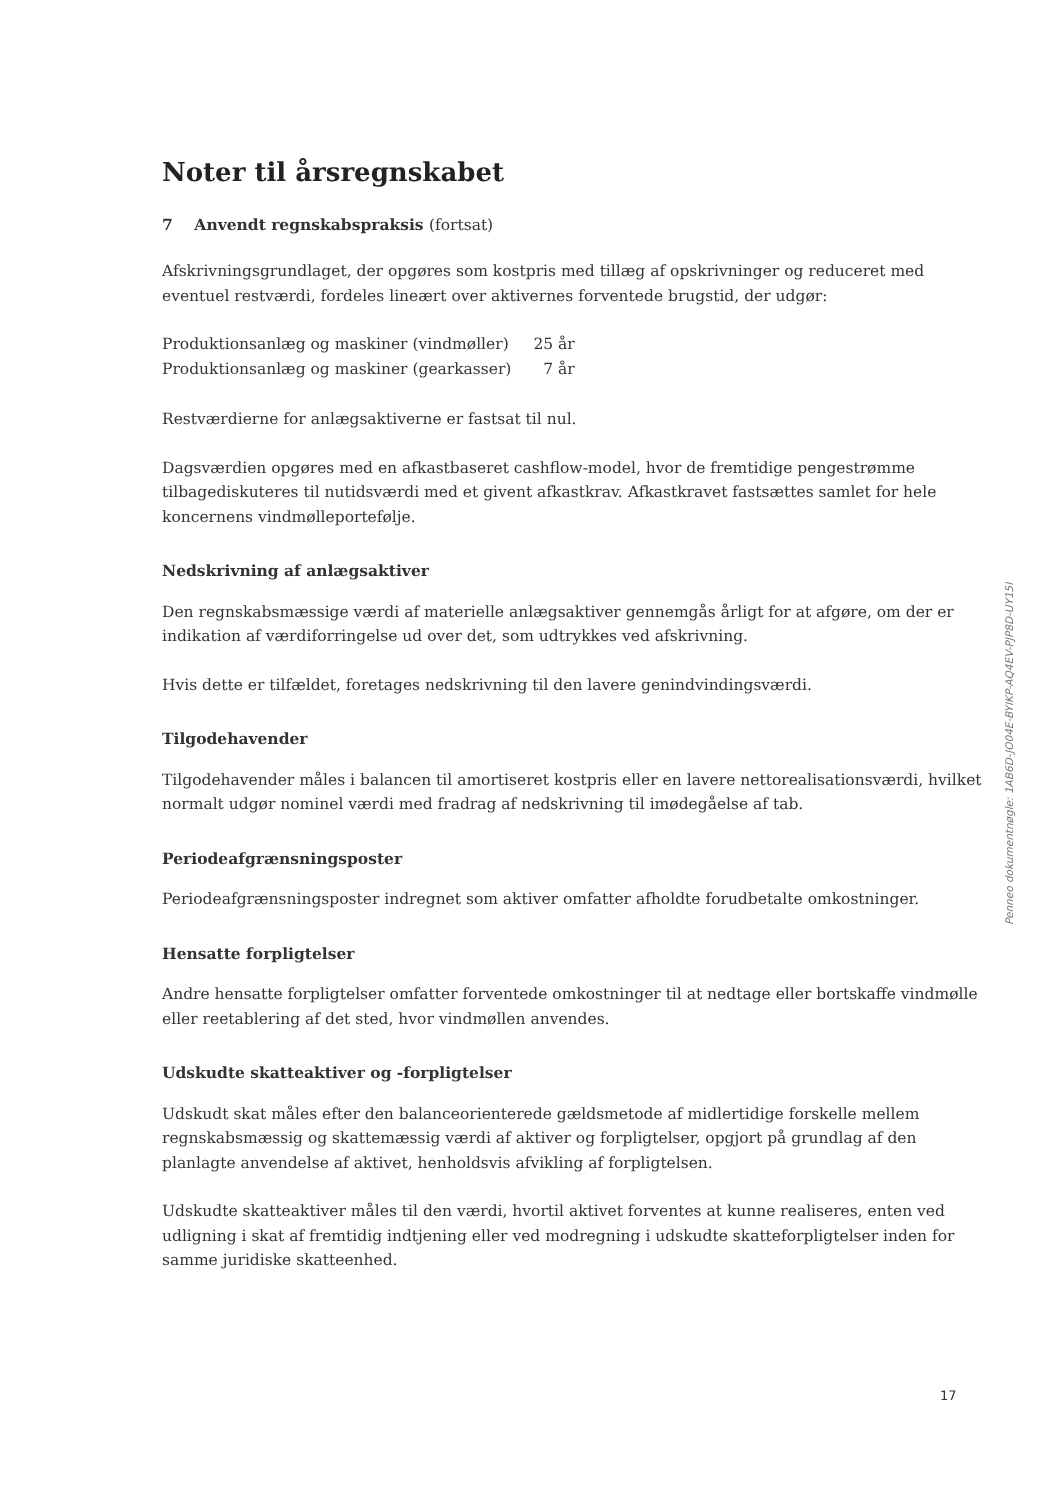Noter til årsregnskabet
7 Anvendt regnskabspraksis (fortsat)
Afskrivningsgrundlaget, der opgøres som kostpris med tillæg af opskrivninger og reduceret med eventuel restværdi, fordeles lineært over aktivernes forventede brugstid, der udgør:
| Produktionsanlæg og maskiner (vindmøller) | 25 år |
| Produktionsanlæg og maskiner (gearkasser) | 7 år |
Restværdierne for anlægsaktiverne er fastsat til nul.
Dagsværdien opgøres med en afkastbaseret cashflow-model, hvor de fremtidige pengestrømme tilbagediskuteres til nutidsværdi med et givent afkastkrav. Afkastkravet fastsættes samlet for hele koncernens vindmølleportefølje.
Nedskrivning af anlægsaktiver
Den regnskabsmæssige værdi af materielle anlægsaktiver gennemgås årligt for at afgøre, om der er indikation af værdiforringelse ud over det, som udtrykkes ved afskrivning.
Hvis dette er tilfældet, foretages nedskrivning til den lavere genindvindingsværdi.
Tilgodehavender
Tilgodehavender måles i balancen til amortiseret kostpris eller en lavere nettorealisationsværdi, hvilket normalt udgør nominel værdi med fradrag af nedskrivning til imødegåelse af tab.
Periodeafgrænsningsposter
Periodeafgrænsningsposter indregnet som aktiver omfatter afholdte forudbetalte omkostninger.
Hensatte forpligtelser
Andre hensatte forpligtelser omfatter forventede omkostninger til at nedtage eller bortskaffe vindmølle eller reetablering af det sted, hvor vindmøllen anvendes.
Udskudte skatteaktiver og -forpligtelser
Udskudt skat måles efter den balanceorienterede gældsmetode af midlertidige forskelle mellem regnskabsmæssig og skattemæssig værdi af aktiver og forpligtelser, opgjort på grundlag af den planlagte anvendelse af aktivet, henholdsvis afvikling af forpligtelsen.
Udskudte skatteaktiver måles til den værdi, hvortil aktivet forventes at kunne realiseres, enten ved udligning i skat af fremtidig indtjening eller ved modregning i udskudte skatteforpligtelser inden for samme juridiske skatteenhed.
Penneo dokumentnøgle: 1AB6D-JO04E-BYIKP-AQ4EV-PJP8D-UY15I
17